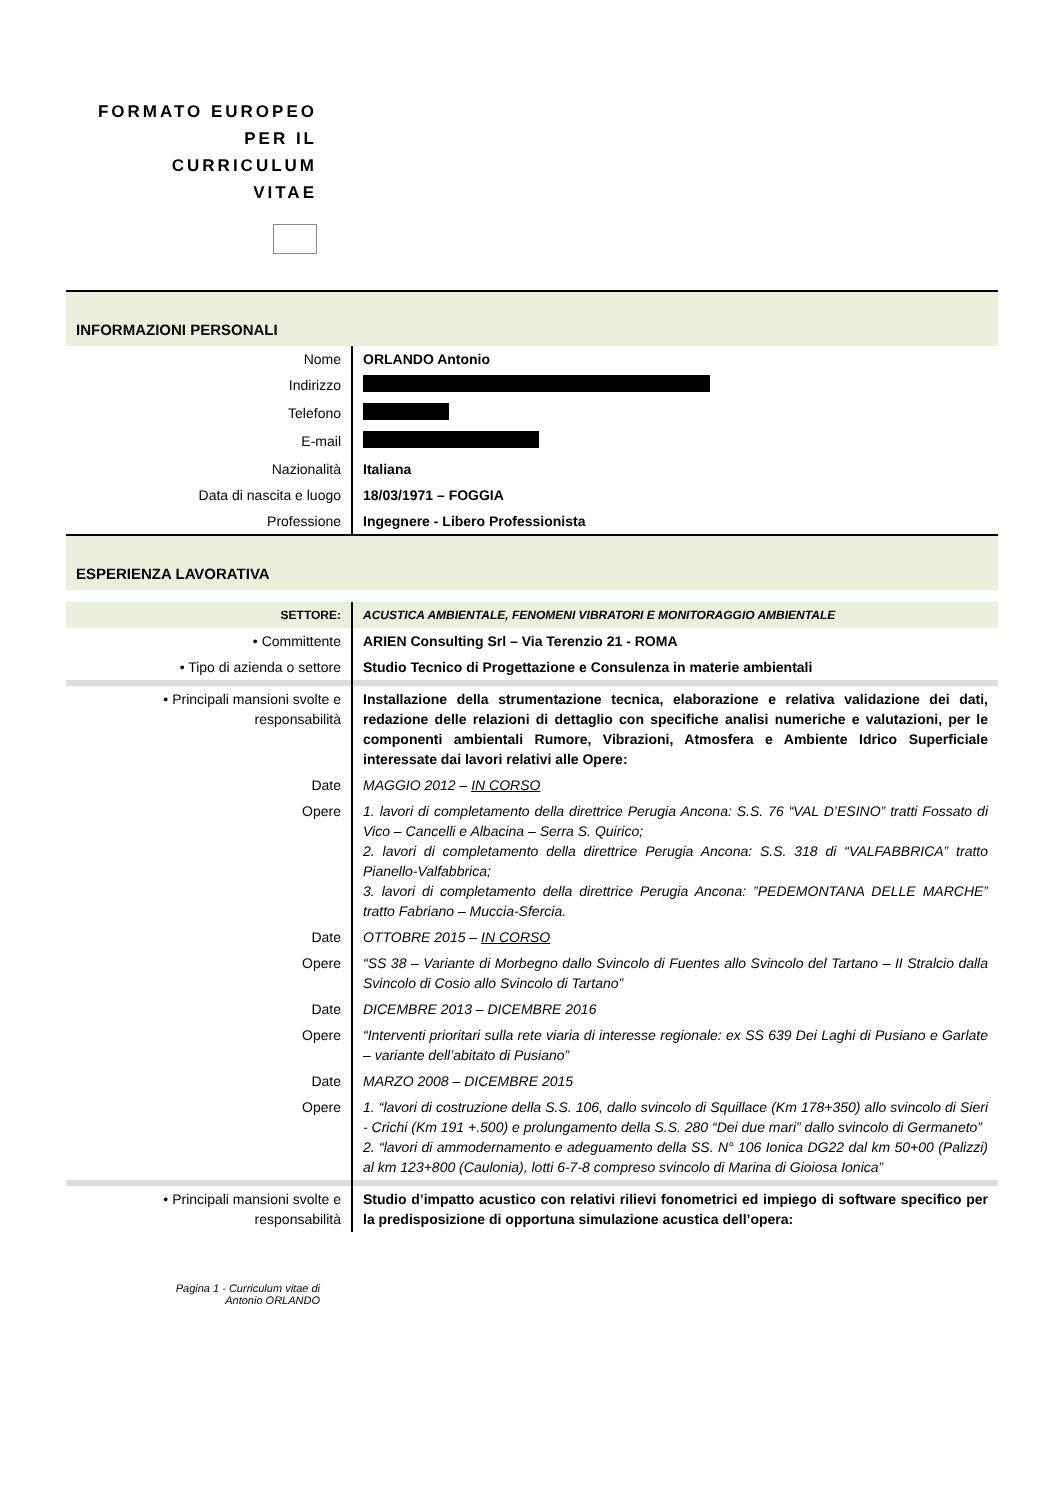FORMATO EUROPEO
PER IL CURRICULUM
VITAE
| INFORMAZIONI PERSONALI | |
| Nome | ORLANDO Antonio |
| Indirizzo | |
| Telefono | |
| E-mail | |
| Nazionalità | Italiana |
| Data di nascita e luogo | 18/03/1971 – FOGGIA |
| Professione | Ingegnere - Libero Professionista |
| ESPERIENZA LAVORATIVA | |
| SETTORE: | ACUSTICA AMBIENTALE, FENOMENI VIBRATORI E MONITORAGGIO AMBIENTALE |
| • Committente | ARIEN Consulting Srl – Via Terenzio 21 - ROMA |
| • Tipo di azienda o settore | Studio Tecnico di Progettazione e Consulenza in materie ambientali |
| • Principali mansioni svolte e responsabilità | Installazione della strumentazione tecnica, elaborazione e relativa validazione dei dati, redazione delle relazioni di dettaglio con specifiche analisi numeriche e valutazioni, per le componenti ambientali Rumore, Vibrazioni, Atmosfera e Ambiente Idrico Superficiale interessate dai lavori relativi alle Opere: |
| Date | MAGGIO 2012 – IN CORSO |
| Opere | 1. lavori di completamento della direttrice Perugia Ancona: S.S. 76 “VAL D’ESINO” tratti Fossato di Vico – Cancelli e Albacina – Serra S. Quirico; 2. lavori di completamento della direttrice Perugia Ancona: S.S. 318 di “VALFABBRICA” tratto Pianello-Valfabbrica; 3. lavori di completamento della direttrice Perugia Ancona: ”PEDEMONTANA DELLE MARCHE” tratto Fabriano – Muccia-Sfercia. |
| Date | OTTOBRE 2015 – IN CORSO |
| Opere | “SS 38 – Variante di Morbegno dallo Svincolo di Fuentes allo Svincolo del Tartano – II Stralcio dalla Svincolo di Cosio allo Svincolo di Tartano” |
| Date | DICEMBRE 2013 – DICEMBRE 2016 |
| Opere | “Interventi prioritari sulla rete viaria di interesse regionale: ex SS 639 Dei Laghi di Pusiano e Garlate – variante dell’abitato di Pusiano” |
| Date | MARZO 2008 – DICEMBRE 2015 |
| Opere | 1. “lavori di costruzione della S.S. 106, dallo svincolo di Squillace (Km 178+350) allo svincolo di Sieri - Crichi (Km 191 +.500) e prolungamento della S.S. 280 “Dei due mari” dallo svincolo di Germaneto” 2. “lavori di ammodernamento e adeguamento della SS. N° 106 Ionica DG22 dal km 50+00 (Palizzi) al km 123+800 (Caulonia), lotti 6-7-8 compreso svincolo di Marina di Gioiosa Ionica” |
| • Principali mansioni svolte e responsabilità | Studio d’impatto acustico con relativi rilievi fonometrici ed impiego di software specifico per la predisposizione di opportuna simulazione acustica dell’opera: |
Pagina 1 - Curriculum vitae di
Antonio ORLANDO